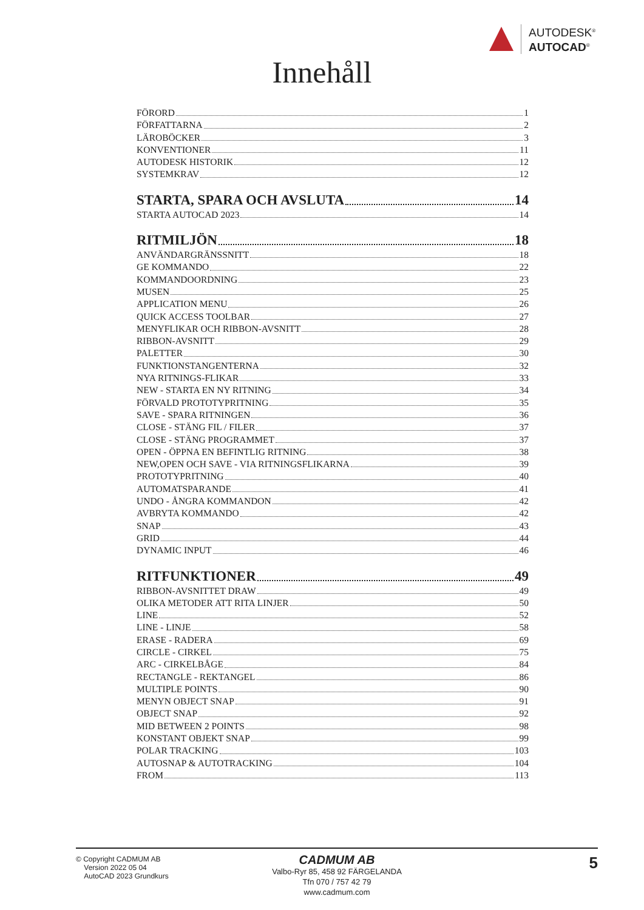AUTODESK<sup>®</sup>
AUTOCAD<sup>®</sup>
Innehåll
FÖRORD 1
FÖRFATTARNA 2
LÄROBÖCKER 3
KONVENTIONER 11
AUTODESK HISTORIK 12
SYSTEMKRAV 12
STARTA, SPARA OCH AVSLUTA 14
STARTA AUTOCAD 2023 14
RITMILJÖN 18
ANVÄNDARGRÄNSSNITT 18
GE KOMMANDO 22
KOMMANDOORDNING 23
MUSEN 25
APPLICATION MENU 26
QUICK ACCESS TOOLBAR 27
MENYFLIKAR OCH RIBBON-AVSNITT 28
RIBBON-AVSNITT 29
PALETTER 30
FUNKTIONSTANGENTERNA 32
NYA RITNINGS-FLIKAR 33
NEW - STARTA EN NY RITNING 34
FÖRVALD PROTOTYPRITNING 35
SAVE - SPARA RITNINGEN 36
CLOSE - STÄNG FIL / FILER 37
CLOSE - STÄNG PROGRAMMET 37
OPEN - ÖPPNA EN BEFINTLIG RITNING 38
NEW,OPEN OCH SAVE - VIA RITNINGSFLIKARNA 39
PROTOTYPRITNING 40
AUTOMATSPARANDE 41
UNDO - ÅNGRA KOMMANDON 42
AVBRYTA KOMMANDO 42
SNAP 43
GRID 44
DYNAMIC INPUT 46
RITFUNKTIONER 49
RIBBON-AVSNITTET DRAW 49
OLIKA METODER ATT RITA LINJER 50
LINE 52
LINE - LINJE 58
ERASE - RADERA 69
CIRCLE - CIRKEL 75
ARC - CIRKELBÅGE 84
RECTANGLE - REKTANGEL 86
MULTIPLE POINTS 90
MENYN OBJECT SNAP 91
OBJECT SNAP 92
MID BETWEEN 2 POINTS 98
KONSTANT OBJEKT SNAP 99
POLAR TRACKING 103
AUTOSNAP & AUTOTRACKING 104
FROM 113
© Copyright CADMUM AB
Version 2022 05 04
AutoCAD 2023 Grundkurs
CADMUM AB
Valbo-Ryr 85, 458 92 FÄRGELANDA
Tfn 070 / 757 42 79
www.cadmum.com
5